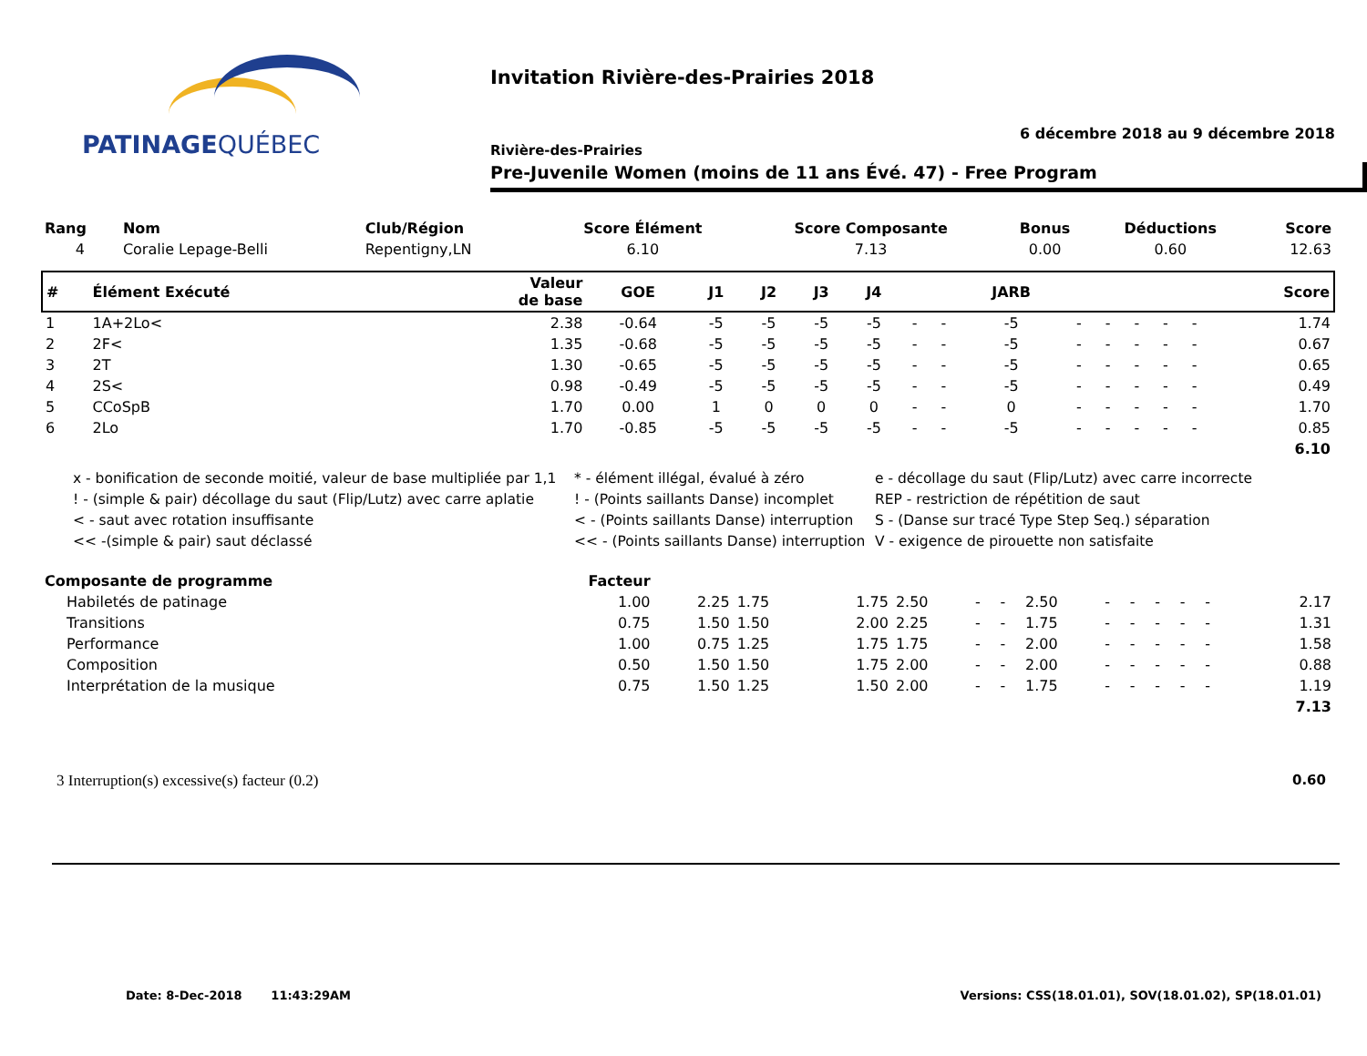PATINAGEQUÉBEC
Invitation Rivière-des-Prairies 2018
6 décembre 2018 au 9 décembre 2018
Rivière-des-Prairies
Pre-Juvenile Women (moins de 11 ans Évé. 47) - Free Program
| Rang | Nom | Club/Région | Score Élément | Score Composante | Bonus | Déductions | Score |
| --- | --- | --- | --- | --- | --- | --- | --- |
| 4 | Coralie Lepage-Belli | Repentigny,LN | 6.10 | 7.13 | 0.00 | 0.60 | 12.63 |
| # | Élément Exécuté | Valeur de base | GOE | J1 | J2 | J3 | J4 | | | JARB | | | | | | Score |
| --- | --- | --- | --- | --- | --- | --- | --- | --- | --- | --- | --- | --- | --- | --- | --- | --- |
| 1 | 1A+2Lo< | 2.38 | -0.64 | -5 | -5 | -5 | -5 | - | - | -5 | - | - | - | - | - | 1.74 |
| 2 | 2F< | 1.35 | -0.68 | -5 | -5 | -5 | -5 | - | - | -5 | - | - | - | - | - | 0.67 |
| 3 | 2T | 1.30 | -0.65 | -5 | -5 | -5 | -5 | - | - | -5 | - | - | - | - | - | 0.65 |
| 4 | 2S< | 0.98 | -0.49 | -5 | -5 | -5 | -5 | - | - | -5 | - | - | - | - | - | 0.49 |
| 5 | CCoSpB | 1.70 | 0.00 | 1 | 0 | 0 | 0 | - | - | 0 | - | - | - | - | - | 1.70 |
| 6 | 2Lo | 1.70 | -0.85 | -5 | -5 | -5 | -5 | - | - | -5 | - | - | - | - | - | 0.85 |
| 6.10 | | | | | | | | | | | | | | | | |
x - bonification de seconde moitié, valeur de base multipliée par 1,1
* - élément illégal, évalué à zéro
e - décollage du saut (Flip/Lutz) avec carre incorrecte
! - (simple & pair) décollage du saut (Flip/Lutz) avec carre aplatie
! - (Points saillants Danse) incomplet
REP - restriction de répétition de saut
< - saut avec rotation insuffisante
< - (Points saillants Danse) interruption
S - (Danse sur tracé Type Step Seq.) séparation
<< -(simple & pair) saut déclassé
<< - (Points saillants Danse) interruption
V - exigence de pirouette non satisfaite
| Composante de programme | Facteur | | | | | | | | | | | | | | | |
| --- | --- | --- | --- | --- | --- | --- | --- | --- | --- | --- | --- | --- | --- | --- | --- | --- |
| Habiletés de patinage | 1.00 | 2.25 | 1.75 | 1.75 | 2.50 | - | - | 2.50 | - | - | - | - | - | | | 2.17 |
| Transitions | 0.75 | 1.50 | 1.50 | 2.00 | 2.25 | - | - | 1.75 | - | - | - | - | - | | | 1.31 |
| Performance | 1.00 | 0.75 | 1.25 | 1.75 | 1.75 | - | - | 2.00 | - | - | - | - | - | | | 1.58 |
| Composition | 0.50 | 1.50 | 1.50 | 1.75 | 2.00 | - | - | 2.00 | - | - | - | - | - | | | 0.88 |
| Interprétation de la musique | 0.75 | 1.50 | 1.25 | 1.50 | 2.00 | - | - | 1.75 | - | - | - | - | - | | | 1.19 |
| 7.13 | | | | | | | | | | | | | | | | |
3 Interruption(s) excessive(s) facteur (0.2) 0.60
Date: 8-Dec-2018 11:43:29AM Versions: CSS(18.01.01), SOV(18.01.02), SP(18.01.01)